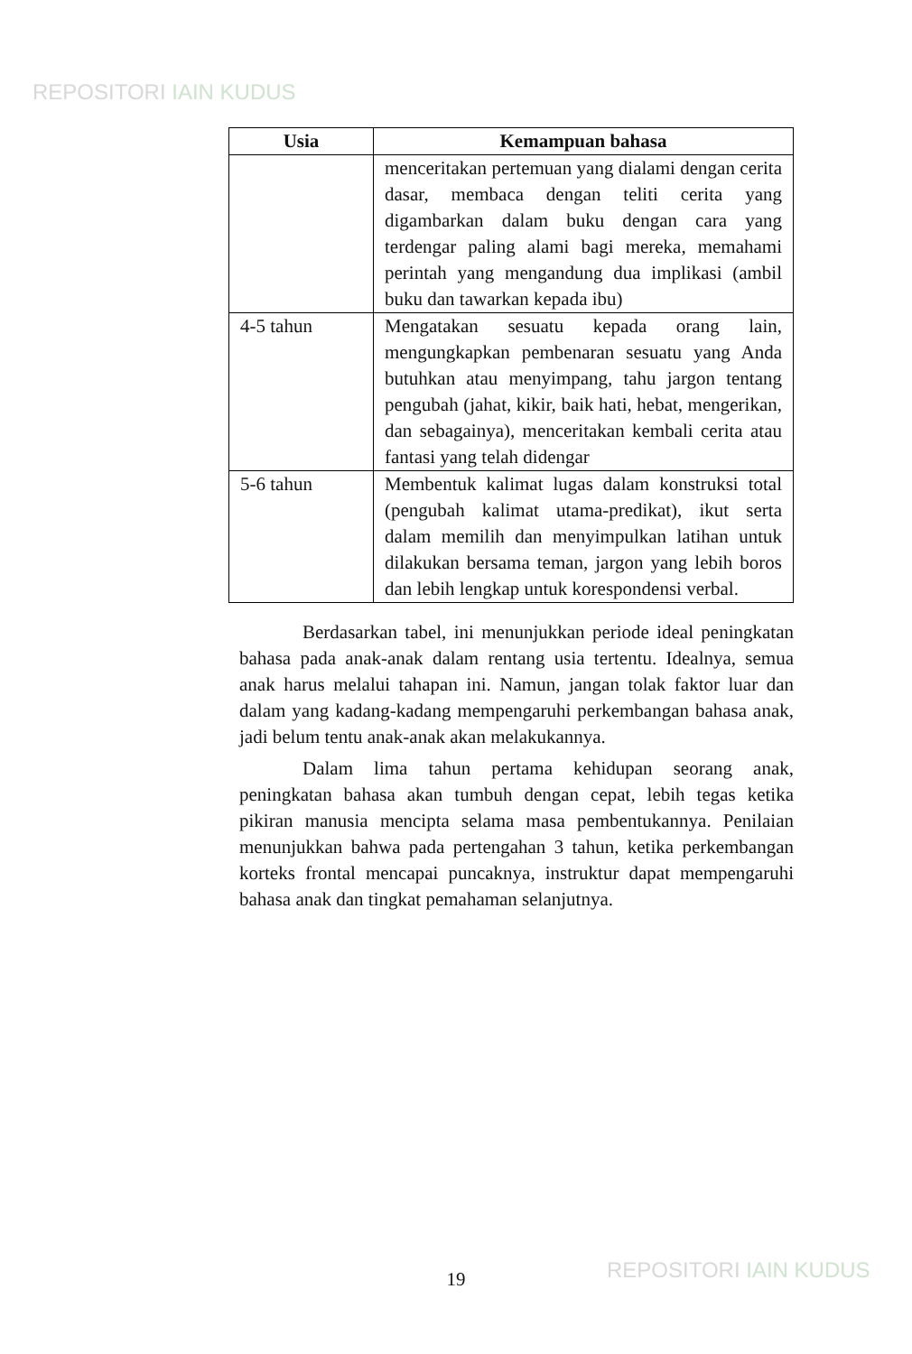REPOSITORI IAIN KUDUS
| Usia | Kemampuan bahasa |
| --- | --- |
| | menceritakan pertemuan yang dialami dengan cerita dasar, membaca dengan teliti cerita yang digambarkan dalam buku dengan cara yang terdengar paling alami bagi mereka, memahami perintah yang mengandung dua implikasi (ambil buku dan tawarkan kepada ibu) |
| 4-5 tahun | Mengatakan sesuatu kepada orang lain, mengungkapkan pembenaran sesuatu yang Anda butuhkan atau menyimpang, tahu jargon tentang pengubah (jahat, kikir, baik hati, hebat, mengerikan, dan sebagainya), menceritakan kembali cerita atau fantasi yang telah didengar |
| 5-6 tahun | Membentuk kalimat lugas dalam konstruksi total (pengubah kalimat utama-predikat), ikut serta dalam memilih dan menyimpulkan latihan untuk dilakukan bersama teman, jargon yang lebih boros dan lebih lengkap untuk korespondensi verbal. |
Berdasarkan tabel, ini menunjukkan periode ideal peningkatan bahasa pada anak-anak dalam rentang usia tertentu. Idealnya, semua anak harus melalui tahapan ini. Namun, jangan tolak faktor luar dan dalam yang kadang-kadang mempengaruhi perkembangan bahasa anak, jadi belum tentu anak-anak akan melakukannya.
Dalam lima tahun pertama kehidupan seorang anak, peningkatan bahasa akan tumbuh dengan cepat, lebih tegas ketika pikiran manusia mencipta selama masa pembentukannya. Penilaian menunjukkan bahwa pada pertengahan 3 tahun, ketika perkembangan korteks frontal mencapai puncaknya, instruktur dapat mempengaruhi bahasa anak dan tingkat pemahaman selanjutnya.
19 REPOSITORI IAIN KUDUS